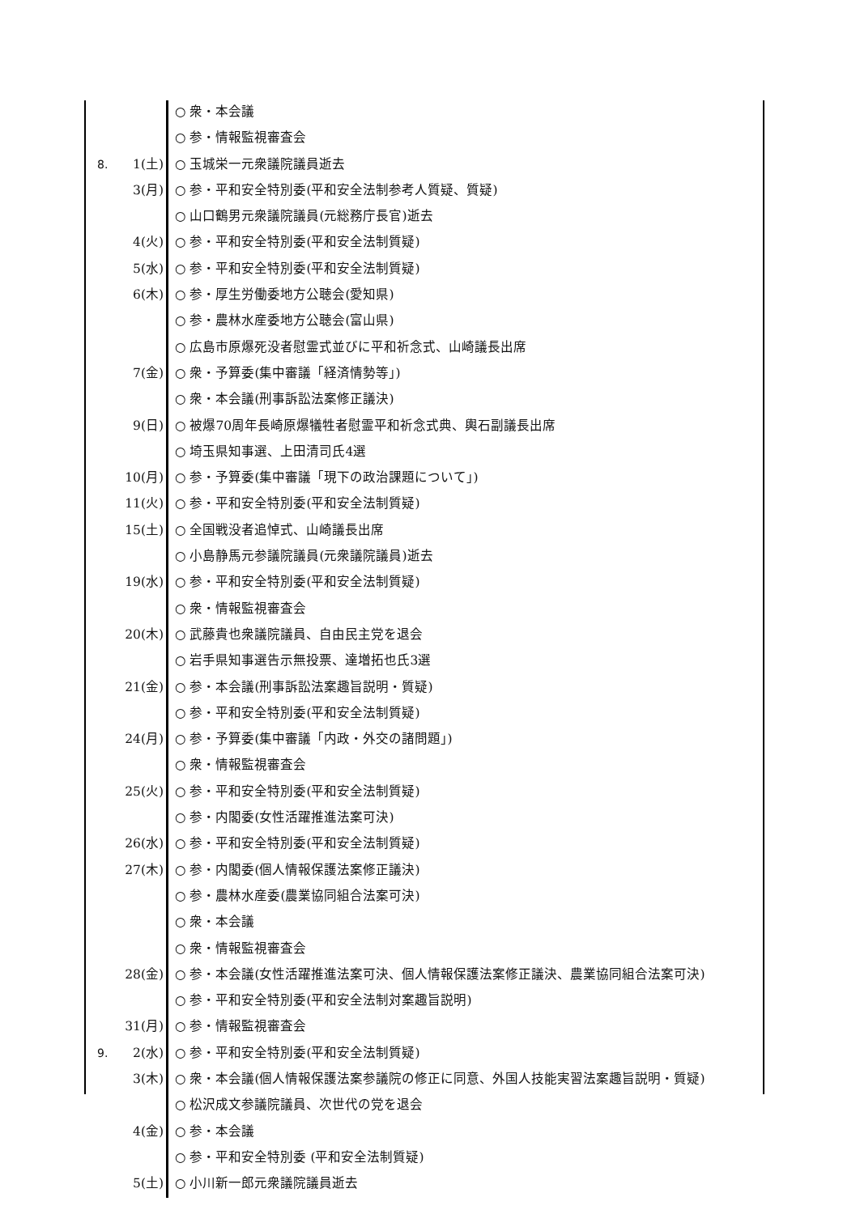| | | ○ 衆・本会議 |
| | | ○ 参・情報監視審査会 |
| 8. | 1(土) | ○ 玉城栄一元衆議院議員逝去 |
| | 3(月) | ○ 参・平和安全特別委(平和安全法制参考人質疑、質疑) |
| | | ○ 山口鶴男元衆議院議員(元総務庁長官)逝去 |
| | 4(火) | ○ 参・平和安全特別委(平和安全法制質疑) |
| | 5(水) | ○ 参・平和安全特別委(平和安全法制質疑) |
| | 6(木) | ○ 参・厚生労働委地方公聴会(愛知県) |
| | | ○ 参・農林水産委地方公聴会(富山県) |
| | | ○ 広島市原爆死没者慰霊式並びに平和祈念式、山崎議長出席 |
| | 7(金) | ○ 衆・予算委(集中審議「経済情勢等」) |
| | | ○ 衆・本会議(刑事訴訟法案修正議決) |
| | 9(日) | ○ 被爆70周年長崎原爆犠牲者慰霊平和祈念式典、輿石副議長出席 |
| | | ○ 埼玉県知事選、上田清司氏4選 |
| | 10(月) | ○ 参・予算委(集中審議「現下の政治課題について」) |
| | 11(火) | ○ 参・平和安全特別委(平和安全法制質疑) |
| | 15(土) | ○ 全国戦没者追悼式、山崎議長出席 |
| | | ○ 小島静馬元参議院議員(元衆議院議員)逝去 |
| | 19(水) | ○ 参・平和安全特別委(平和安全法制質疑) |
| | | ○ 衆・情報監視審査会 |
| | 20(木) | ○ 武藤貴也衆議院議員、自由民主党を退会 |
| | | ○ 岩手県知事選告示無投票、達増拓也氏3選 |
| | 21(金) | ○ 参・本会議(刑事訴訟法案趣旨説明・質疑) |
| | | ○ 参・平和安全特別委(平和安全法制質疑) |
| | 24(月) | ○ 参・予算委(集中審議「内政・外交の諸問題」) |
| | | ○ 衆・情報監視審査会 |
| | 25(火) | ○ 参・平和安全特別委(平和安全法制質疑) |
| | | ○ 参・内閣委(女性活躍推進法案可決) |
| | 26(水) | ○ 参・平和安全特別委(平和安全法制質疑) |
| | 27(木) | ○ 参・内閣委(個人情報保護法案修正議決) |
| | | ○ 参・農林水産委(農業協同組合法案可決) |
| | | ○ 衆・本会議 |
| | | ○ 衆・情報監視審査会 |
| | 28(金) | ○ 参・本会議(女性活躍推進法案可決、個人情報保護法案修正議決、農業協同組合法案可決) |
| | | ○ 参・平和安全特別委(平和安全法制対案趣旨説明) |
| | 31(月) | ○ 参・情報監視審査会 |
| 9. | 2(水) | ○ 参・平和安全特別委(平和安全法制質疑) |
| | 3(木) | ○ 衆・本会議(個人情報保護法案参議院の修正に同意、外国人技能実習法案趣旨説明・質疑) |
| | | ○ 松沢成文参議院議員、次世代の党を退会 |
| | 4(金) | ○ 参・本会議 |
| | | ○ 参・平和安全特別委 (平和安全法制質疑) |
| | 5(土) | ○ 小川新一郎元衆議院議員逝去 |